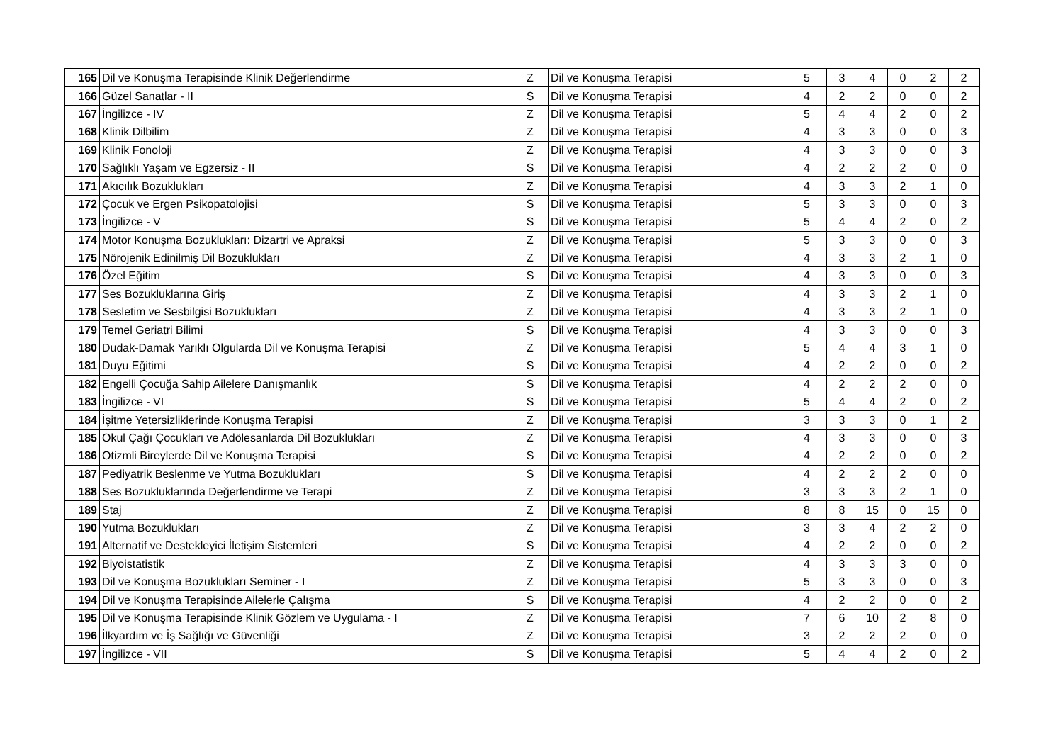| 165 | Dil ve Konuşma Terapisinde Klinik Değerlendirme | Z | Dil ve Konuşma Terapisi | 5 | 3 | 4 | 0 | 2 | 2 |
| 166 | Güzel Sanatlar - II | S | Dil ve Konuşma Terapisi | 4 | 2 | 2 | 0 | 0 | 2 |
| 167 | İngilizce - IV | Z | Dil ve Konuşma Terapisi | 5 | 4 | 4 | 2 | 0 | 2 |
| 168 | Klinik Dilbilim | Z | Dil ve Konuşma Terapisi | 4 | 3 | 3 | 0 | 0 | 3 |
| 169 | Klinik Fonoloji | Z | Dil ve Konuşma Terapisi | 4 | 3 | 3 | 0 | 0 | 3 |
| 170 | Sağlıklı Yaşam ve Egzersiz - II | S | Dil ve Konuşma Terapisi | 4 | 2 | 2 | 2 | 0 | 0 |
| 171 | Akıcılık Bozuklukları | Z | Dil ve Konuşma Terapisi | 4 | 3 | 3 | 2 | 1 | 0 |
| 172 | Çocuk ve Ergen Psikopatolojisi | S | Dil ve Konuşma Terapisi | 5 | 3 | 3 | 0 | 0 | 3 |
| 173 | İngilizce - V | S | Dil ve Konuşma Terapisi | 5 | 4 | 4 | 2 | 0 | 2 |
| 174 | Motor Konuşma Bozuklukları: Dizartri ve Apraksi | Z | Dil ve Konuşma Terapisi | 5 | 3 | 3 | 0 | 0 | 3 |
| 175 | Nörojenik Edinilmiş Dil Bozuklukları | Z | Dil ve Konuşma Terapisi | 4 | 3 | 3 | 2 | 1 | 0 |
| 176 | Özel Eğitim | S | Dil ve Konuşma Terapisi | 4 | 3 | 3 | 0 | 0 | 3 |
| 177 | Ses Bozukluklarına Giriş | Z | Dil ve Konuşma Terapisi | 4 | 3 | 3 | 2 | 1 | 0 |
| 178 | Sesletim ve Sesbilgisi Bozuklukları | Z | Dil ve Konuşma Terapisi | 4 | 3 | 3 | 2 | 1 | 0 |
| 179 | Temel Geriatri Bilimi | S | Dil ve Konuşma Terapisi | 4 | 3 | 3 | 0 | 0 | 3 |
| 180 | Dudak-Damak Yarıklı Olgularda Dil ve Konuşma Terapisi | Z | Dil ve Konuşma Terapisi | 5 | 4 | 4 | 3 | 1 | 0 |
| 181 | Duyu Eğitimi | S | Dil ve Konuşma Terapisi | 4 | 2 | 2 | 0 | 0 | 2 |
| 182 | Engelli Çocuğa Sahip Ailelere Danışmanlık | S | Dil ve Konuşma Terapisi | 4 | 2 | 2 | 2 | 0 | 0 |
| 183 | İngilizce - VI | S | Dil ve Konuşma Terapisi | 5 | 4 | 4 | 2 | 0 | 2 |
| 184 | İşitme Yetersizliklerinde Konuşma Terapisi | Z | Dil ve Konuşma Terapisi | 3 | 3 | 3 | 0 | 1 | 2 |
| 185 | Okul Çağı Çocukları ve Adölesanlarda Dil Bozuklukları | Z | Dil ve Konuşma Terapisi | 4 | 3 | 3 | 0 | 0 | 3 |
| 186 | Otizmli Bireylerde Dil ve Konuşma Terapisi | S | Dil ve Konuşma Terapisi | 4 | 2 | 2 | 0 | 0 | 2 |
| 187 | Pediyatrik Beslenme ve Yutma Bozuklukları | S | Dil ve Konuşma Terapisi | 4 | 2 | 2 | 2 | 0 | 0 |
| 188 | Ses Bozukluklarında Değerlendirme ve Terapi | Z | Dil ve Konuşma Terapisi | 3 | 3 | 3 | 2 | 1 | 0 |
| 189 | Staj | Z | Dil ve Konuşma Terapisi | 8 | 8 | 15 | 0 | 15 | 0 |
| 190 | Yutma Bozuklukları | Z | Dil ve Konuşma Terapisi | 3 | 3 | 4 | 2 | 2 | 0 |
| 191 | Alternatif ve Destekleyici İletişim Sistemleri | S | Dil ve Konuşma Terapisi | 4 | 2 | 2 | 0 | 0 | 2 |
| 192 | Biyoistatistik | Z | Dil ve Konuşma Terapisi | 4 | 3 | 3 | 3 | 0 | 0 |
| 193 | Dil ve Konuşma Bozuklukları Seminer - I | Z | Dil ve Konuşma Terapisi | 5 | 3 | 3 | 0 | 0 | 3 |
| 194 | Dil ve Konuşma Terapisinde Ailelerle Çalışma | S | Dil ve Konuşma Terapisi | 4 | 2 | 2 | 0 | 0 | 2 |
| 195 | Dil ve Konuşma Terapisinde Klinik Gözlem ve Uygulama - I | Z | Dil ve Konuşma Terapisi | 7 | 6 | 10 | 2 | 8 | 0 |
| 196 | İlkyardım ve İş Sağlığı ve Güvenliği | Z | Dil ve Konuşma Terapisi | 3 | 2 | 2 | 2 | 0 | 0 |
| 197 | İngilizce - VII | S | Dil ve Konuşma Terapisi | 5 | 4 | 4 | 2 | 0 | 2 |